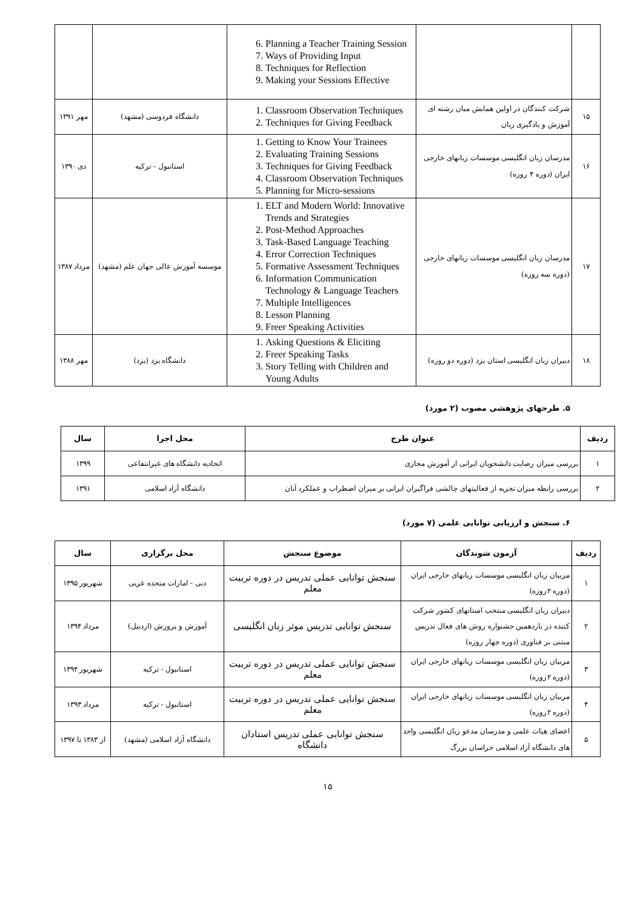| | | 6. Planning a Teacher Training Session 7. Ways of Providing Input 8. Techniques for Reflection 9. Making your Sessions Effective | | |
| ۱۵ | شرکت کنندگان در اولین همایش میان رشته ای آموزش و یادگیری زبان | 1. Classroom Observation Techniques 2. Techniques for Giving Feedback | دانشگاه فردوسی (مشهد) | مهر ۱۳۹۱ |
| ۱۶ | مدرسان زبان انگلیسی موسسات زبانهای خارجی ایران (دوره ۴ روزه) | 1. Getting to Know Your Trainees 2. Evaluating Training Sessions 3. Techniques for Giving Feedback 4. Classroom Observation Techniques 5. Planning for Micro-sessions | استانبول - ترکیه | دی ۱۳۹۰ |
| ۱۷ | مدرسان زبان انگلیسی موسسات زبانهای خارجی (دوره سه روزه) | 1. ELT and Modern World: Innovative Trends and Strategies 2. Post-Method Approaches 3. Task-Based Language Teaching 4. Error Correction Techniques 5. Formative Assessment Techniques 6. Information Communication Technology & Language Teachers 7. Multiple Intelligences 8. Lesson Planning 9. Freer Speaking Activities | موسسه آموزش عالی جهان علم (مشهد) | مرداد ۱۳۸۷ |
| ۱۸ | دبیران زبان انگلیسی استان یزد (دوره دو روزه) | 1. Asking Questions & Eliciting 2. Freer Speaking Tasks 3. Story Telling with Children and Young Adults | دانشگاه یزد (یزد) | مهر ۱۳۸۸ |
۵. طرحهای پژوهشی مصوب (۲ مورد)
| ردیف | عنوان طرح | محل اجرا | سال |
| --- | --- | --- | --- |
| ۱ | بررسی میزان رضایت دانشجویان ایرانی از آموزش مجازی | اتحادیه دانشگاه های غیرانتفاعی | ۱۳۹۹ |
| ۲ | بررسی رابطه میزان تجربه از فعالیتهای چالشی فراگیران ایرانی بر میزان اضطراب و عملکرد آنان | دانشگاه آزاد اسلامی | ۱۳۹۱ |
۶. سنجش و ارزیابی توانایی علمی (۷ مورد)
| ردیف | آزمون شوندگان | موضوع سنجش | محل برگزاری | سال |
| --- | --- | --- | --- | --- |
| ۱ | مربیان زبان انگلیسی موسسات زبانهای خارجی ایران (دوره ۲روزه) | سنجش توانایی عملی تدریس در دوره تربیت معلم | دبی - امارات متحده عربی | شهریور ۱۳۹۵ |
| ۲ | دبیران زبان انگلیسی منتخب استانهای کشور شرکت کننده در یازدهمین جشنواره روش های فعال تدریس مبتنی بر فناوری (دوره چهار روزه) | سنجش توانایی تدریس موثر زبان انگلیسی | آموزش و پرورش (اردبیل) | مرداد ۱۳۹۴ |
| ۳ | مربیان زبان انگلیسی موسسات زبانهای خارجی ایران (دوره ۲روزه) | سنجش توانایی عملی تدریس در دوره تربیت معلم | استانبول - ترکیه | شهریور ۱۳۹۴ |
| ۴ | مربیان زبان انگلیسی موسسات زبانهای خارجی ایران (دوره ۲روزه) | سنجش توانایی عملی تدریس در دوره تربیت معلم | استانبول - ترکیه | مرداد ۱۳۹۳ |
| ۵ | اعضای هیات علمی و مدرسان مدعو زبان انگلیسی واحد های دانشگاه آزاد اسلامی خراسان بزرگ | سنجش توانایی عملی تدریس استادان دانشگاه | دانشگاه آزاد اسلامی (مشهد) | از ۱۳۸۳ تا ۱۳۹۷ |
۱۵